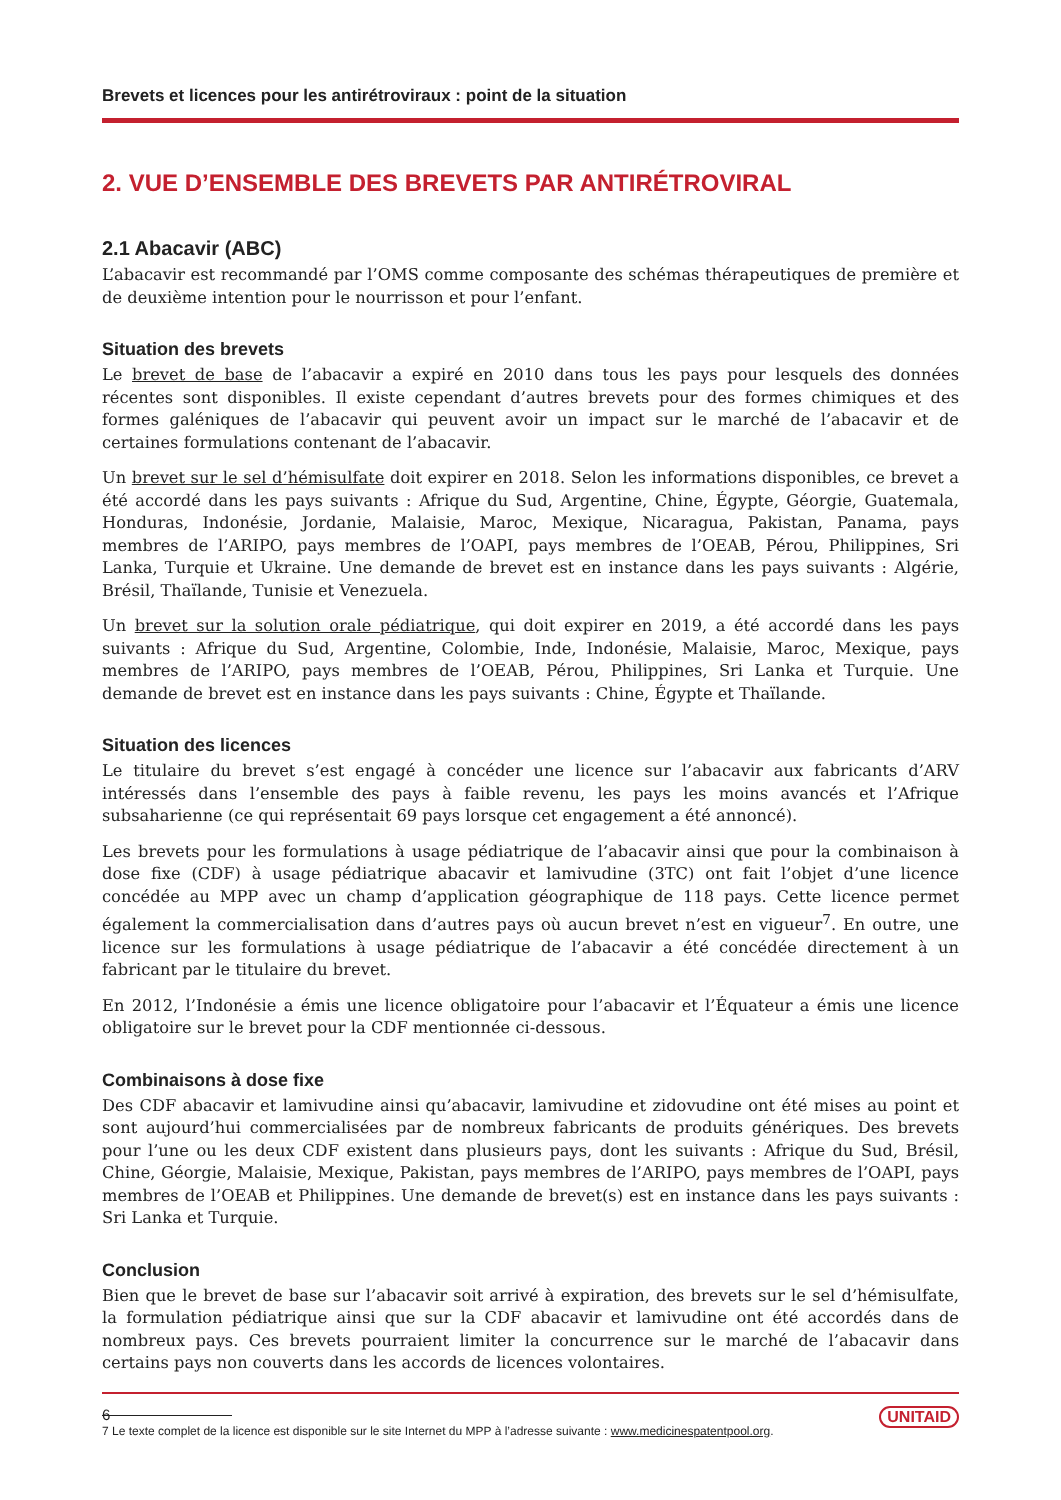Brevets et licences pour les antirétroviraux : point de la situation
2. VUE D’ENSEMBLE DES BREVETS PAR ANTIRÉTROVIRAL
2.1 Abacavir (ABC)
L’abacavir est recommandé par l’OMS comme composante des schémas thérapeutiques de première et de deuxième intention pour le nourrisson et pour l’enfant.
Situation des brevets
Le brevet de base de l’abacavir a expiré en 2010 dans tous les pays pour lesquels des données récentes sont disponibles. Il existe cependant d’autres brevets pour des formes chimiques et des formes galéniques de l’abacavir qui peuvent avoir un impact sur le marché de l’abacavir et de certaines formulations contenant de l’abacavir.
Un brevet sur le sel d’hémisulfate doit expirer en 2018. Selon les informations disponibles, ce brevet a été accordé dans les pays suivants : Afrique du Sud, Argentine, Chine, Égypte, Géorgie, Guatemala, Honduras, Indonésie, Jordanie, Malaisie, Maroc, Mexique, Nicaragua, Pakistan, Panama, pays membres de l’ARIPO, pays membres de l’OAPI, pays membres de l’OEAB, Pérou, Philippines, Sri Lanka, Turquie et Ukraine. Une demande de brevet est en instance dans les pays suivants : Algérie, Brésil, Thaïlande, Tunisie et Venezuela.
Un brevet sur la solution orale pédiatrique, qui doit expirer en 2019, a été accordé dans les pays suivants : Afrique du Sud, Argentine, Colombie, Inde, Indonésie, Malaisie, Maroc, Mexique, pays membres de l’ARIPO, pays membres de l’OEAB, Pérou, Philippines, Sri Lanka et Turquie. Une demande de brevet est en instance dans les pays suivants : Chine, Égypte et Thaïlande.
Situation des licences
Le titulaire du brevet s’est engagé à concéder une licence sur l’abacavir aux fabricants d’ARV intéressés dans l’ensemble des pays à faible revenu, les pays les moins avancés et l’Afrique subsaharienne (ce qui représentait 69 pays lorsque cet engagement a été annoncé).
Les brevets pour les formulations à usage pédiatrique de l’abacavir ainsi que pour la combinaison à dose fixe (CDF) à usage pédiatrique abacavir et lamivudine (3TC) ont fait l’objet d’une licence concédée au MPP avec un champ d’application géographique de 118 pays. Cette licence permet également la commercialisation dans d’autres pays où aucun brevet n’est en vigueur<sup>7</sup>. En outre, une licence sur les formulations à usage pédiatrique de l’abacavir a été concédée directement à un fabricant par le titulaire du brevet.
En 2012, l’Indonésie a émis une licence obligatoire pour l’abacavir et l’Équateur a émis une licence obligatoire sur le brevet pour la CDF mentionnée ci-dessous.
Combinaisons à dose fixe
Des CDF abacavir et lamivudine ainsi qu’abacavir, lamivudine et zidovudine ont été mises au point et sont aujourd’hui commercialisées par de nombreux fabricants de produits génériques. Des brevets pour l’une ou les deux CDF existent dans plusieurs pays, dont les suivants : Afrique du Sud, Brésil, Chine, Géorgie, Malaisie, Mexique, Pakistan, pays membres de l’ARIPO, pays membres de l’OAPI, pays membres de l’OEAB et Philippines. Une demande de brevet(s) est en instance dans les pays suivants : Sri Lanka et Turquie.
Conclusion
Bien que le brevet de base sur l’abacavir soit arrivé à expiration, des brevets sur le sel d’hémisulfate, la formulation pédiatrique ainsi que sur la CDF abacavir et lamivudine ont été accordés dans de nombreux pays. Ces brevets pourraient limiter la concurrence sur le marché de l’abacavir dans certains pays non couverts dans les accords de licences volontaires.
7 Le texte complet de la licence est disponible sur le site Internet du MPP à l’adresse suivante : www.medicinespatentpool.org.
6 UNITAID